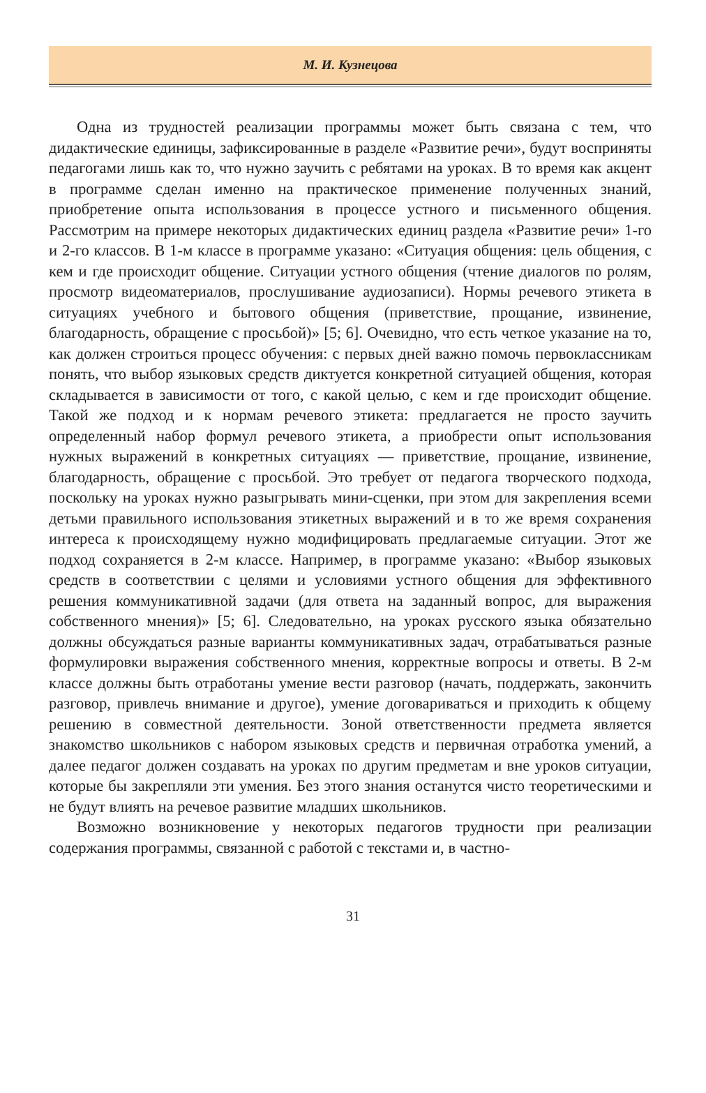М. И. Кузнецова
Одна из трудностей реализации программы может быть связана с тем, что дидактические единицы, зафиксированные в разделе «Развитие речи», будут восприняты педагогами лишь как то, что нужно заучить с ребятами на уроках. В то время как акцент в программе сделан именно на практическое применение полученных знаний, приобретение опыта использования в процессе устного и письменного общения. Рассмотрим на примере некоторых дидактических единиц раздела «Развитие речи» 1-го и 2-го классов. В 1-м классе в программе указано: «Ситуация общения: цель общения, с кем и где происходит общение. Ситуации устного общения (чтение диалогов по ролям, просмотр видеоматериалов, прослушивание аудиозаписи). Нормы речевого этикета в ситуациях учебного и бытового общения (приветствие, прощание, извинение, благодарность, обращение с просьбой)» [5; 6]. Очевидно, что есть четкое указание на то, как должен строиться процесс обучения: с первых дней важно помочь первоклассникам понять, что выбор языковых средств диктуется конкретной ситуацией общения, которая складывается в зависимости от того, с какой целью, с кем и где происходит общение. Такой же подход и к нормам речевого этикета: предлагается не просто заучить определенный набор формул речевого этикета, а приобрести опыт использования нужных выражений в конкретных ситуациях — приветствие, прощание, извинение, благодарность, обращение с просьбой. Это требует от педагога творческого подхода, поскольку на уроках нужно разыгрывать мини-сценки, при этом для закрепления всеми детьми правильного использования этикетных выражений и в то же время сохранения интереса к происходящему нужно модифицировать предлагаемые ситуации. Этот же подход сохраняется в 2-м классе. Например, в программе указано: «Выбор языковых средств в соответствии с целями и условиями устного общения для эффективного решения коммуникативной задачи (для ответа на заданный вопрос, для выражения собственного мнения)» [5; 6]. Следовательно, на уроках русского языка обязательно должны обсуждаться разные варианты коммуникативных задач, отрабатываться разные формулировки выражения собственного мнения, корректные вопросы и ответы. В 2-м классе должны быть отработаны умение вести разговор (начать, поддержать, закончить разговор, привлечь внимание и другое), умение договариваться и приходить к общему решению в совместной деятельности. Зоной ответственности предмета является знакомство школьников с набором языковых средств и первичная отработка умений, а далее педагог должен создавать на уроках по другим предметам и вне уроков ситуации, которые бы закрепляли эти умения. Без этого знания останутся чисто теоретическими и не будут влиять на речевое развитие младших школьников.
Возможно возникновение у некоторых педагогов трудности при реализации содержания программы, связанной с работой с текстами и, в частно-
31